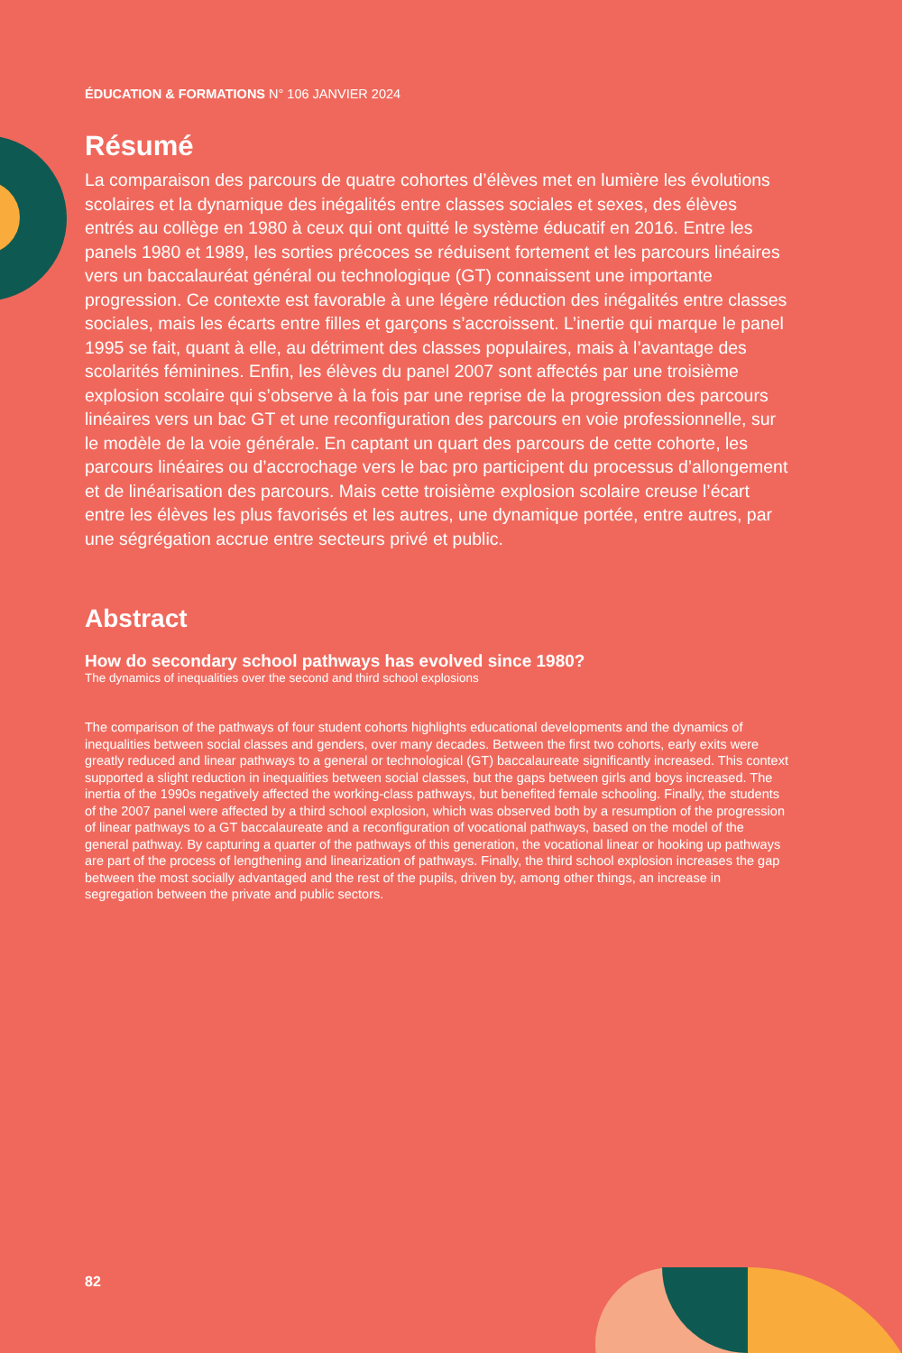ÉDUCATION & FORMATIONS N° 106 JANVIER 2024
Résumé
La comparaison des parcours de quatre cohortes d’élèves met en lumière les évolutions scolaires et la dynamique des inégalités entre classes sociales et sexes, des élèves entrés au collège en 1980 à ceux qui ont quitté le système éducatif en 2016. Entre les panels 1980 et 1989, les sorties précoces se réduisent fortement et les parcours linéaires vers un baccalauréat général ou technologique (GT) connaissent une importante progression. Ce contexte est favorable à une légère réduction des inégalités entre classes sociales, mais les écarts entre filles et garçons s’accroissent. L’inertie qui marque le panel 1995 se fait, quant à elle, au détriment des classes populaires, mais à l’avantage des scolarités féminines. Enfin, les élèves du panel 2007 sont affectés par une troisième explosion scolaire qui s’observe à la fois par une reprise de la progression des parcours linéaires vers un bac GT et une reconfiguration des parcours en voie professionnelle, sur le modèle de la voie générale. En captant un quart des parcours de cette cohorte, les parcours linéaires ou d’accrochage vers le bac pro participent du processus d’allongement et de linéarisation des parcours. Mais cette troisième explosion scolaire creuse l’écart entre les élèves les plus favorisés et les autres, une dynamique portée, entre autres, par une ségrégation accrue entre secteurs privé et public.
Abstract
How do secondary school pathways has evolved since 1980?
The dynamics of inequalities over the second and third school explosions
The comparison of the pathways of four student cohorts highlights educational developments and the dynamics of inequalities between social classes and genders, over many decades. Between the first two cohorts, early exits were greatly reduced and linear pathways to a general or technological (GT) baccalaureate significantly increased. This context supported a slight reduction in inequalities between social classes, but the gaps between girls and boys increased. The inertia of the 1990s negatively affected the working-class pathways, but benefited female schooling. Finally, the students of the 2007 panel were affected by a third school explosion, which was observed both by a resumption of the progression of linear pathways to a GT baccalaureate and a reconfiguration of vocational pathways, based on the model of the general pathway. By capturing a quarter of the pathways of this generation, the vocational linear or hooking up pathways are part of the process of lengthening and linearization of pathways. Finally, the third school explosion increases the gap between the most socially advantaged and the rest of the pupils, driven by, among other things, an increase in segregation between the private and public sectors.
82